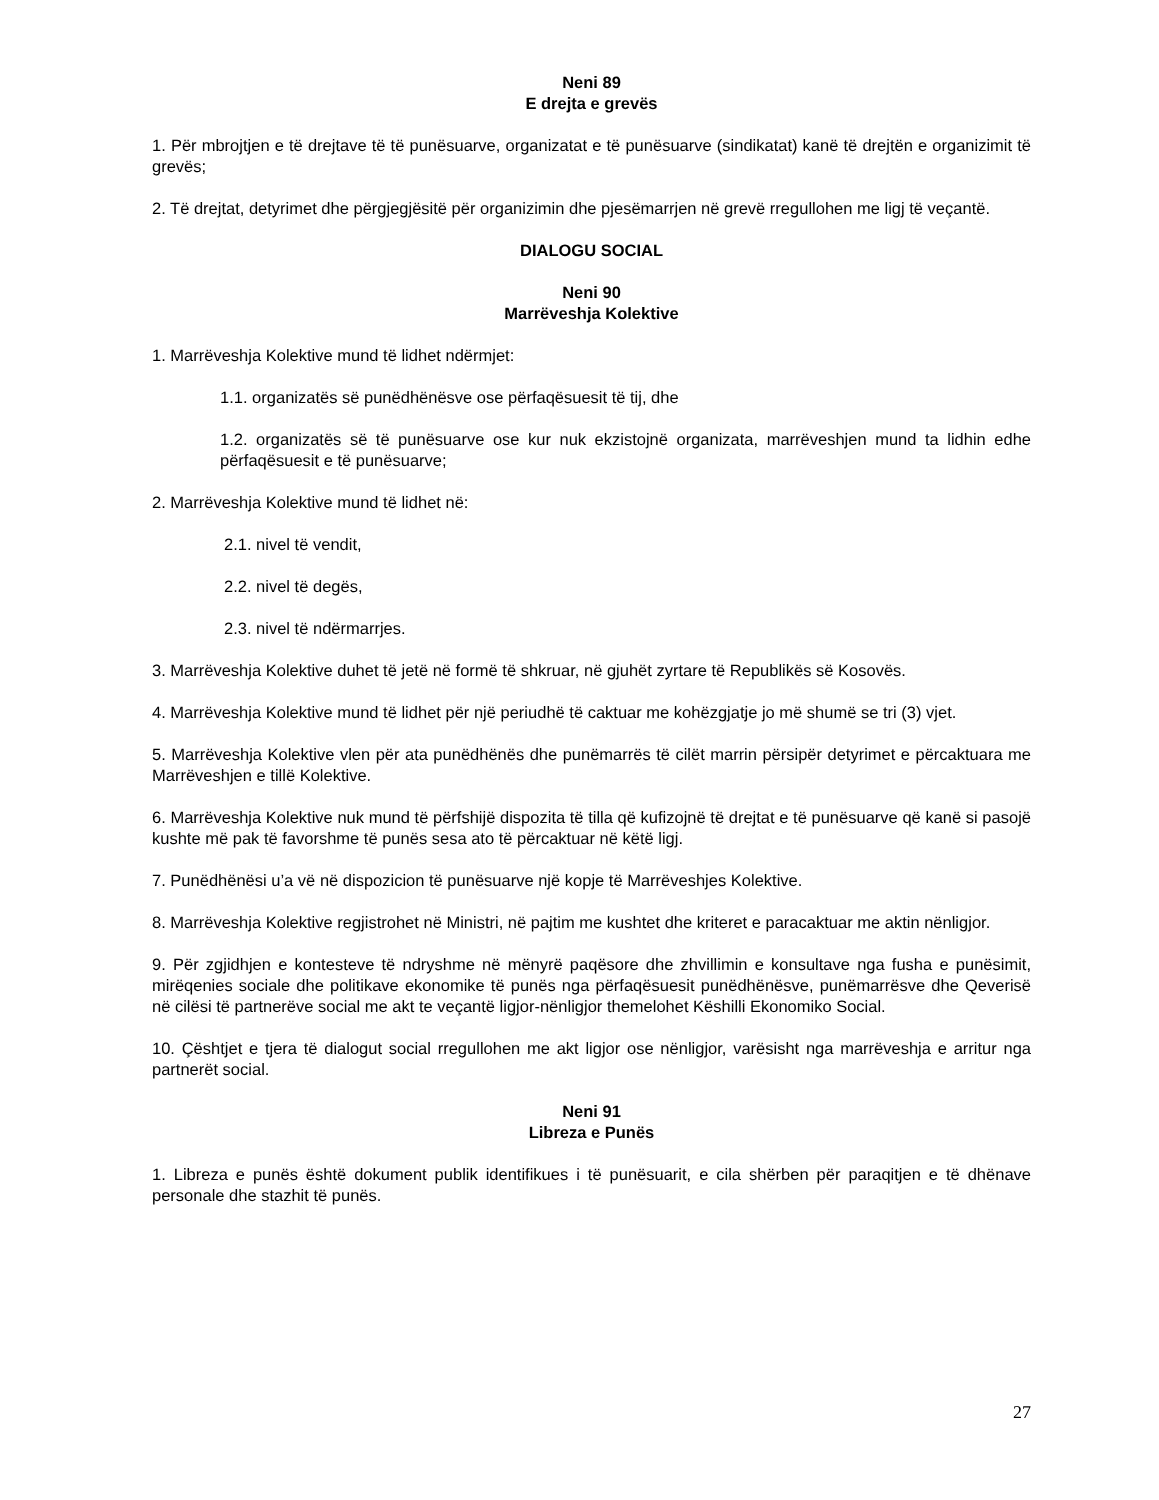Neni 89
E drejta e grevës
1. Për mbrojtjen e të drejtave të të punësuarve, organizatat e të punësuarve (sindikatat) kanë të drejtën e organizimit të grevës;
2. Të drejtat, detyrimet dhe përgjegjësitë për organizimin dhe pjesëmarrjen në grevë rregullohen me ligj të veçantë.
DIALOGU SOCIAL
Neni 90
Marrëveshja Kolektive
1. Marrëveshja Kolektive mund të lidhet ndërmjet:
1.1. organizatës së punëdhënësve ose përfaqësuesit të tij, dhe
1.2. organizatës së të punësuarve ose kur nuk ekzistojnë organizata, marrëveshjen mund ta lidhin edhe përfaqësuesit e të punësuarve;
2. Marrëveshja Kolektive mund të lidhet në:
2.1. nivel të vendit,
2.2. nivel të degës,
2.3. nivel të ndërmarrjes.
3. Marrëveshja Kolektive duhet të jetë në formë të shkruar, në gjuhët zyrtare të Republikës së Kosovës.
4. Marrëveshja Kolektive mund të lidhet për një periudhë të caktuar me kohëzgjatje jo më shumë se tri (3) vjet.
5. Marrëveshja Kolektive vlen për ata punëdhënës dhe punëmarrës të cilët marrin përsipër detyrimet e përcaktuara me Marrëveshjen e tillë Kolektive.
6. Marrëveshja Kolektive nuk mund të përfshijë dispozita të tilla që kufizojnë të drejtat e të punësuarve që kanë si pasojë kushte më pak të favorshme të punës sesa ato të përcaktuar në këtë ligj.
7. Punëdhënësi u’a vë në dispozicion të punësuarve një kopje të Marrëveshjes Kolektive.
8. Marrëveshja Kolektive regjistrohet në Ministri, në pajtim me kushtet dhe kriteret e paracaktuar me aktin nënligjor.
9. Për zgjidhjen e kontesteve të ndryshme në mënyrë paqësore dhe zhvillimin e konsultave nga fusha e punësimit, mirëqenies sociale dhe politikave ekonomike të punës nga përfaqësuesit punëdhënësve, punëmarrësve dhe Qeverisë në cilësi të partnerëve social me akt te veçantë ligjor-nënligjor themelohet Këshilli Ekonomiko Social.
10. Çështjet e tjera të dialogut social rregullohen me akt ligjor ose nënligjor, varësisht nga marrëveshja e arritur nga partnerët social.
Neni 91
Libreza e Punës
1. Libreza e punës është dokument publik identifikues i të punësuarit, e cila shërben për paraqitjen e të dhënave personale dhe stazhit të punës.
27